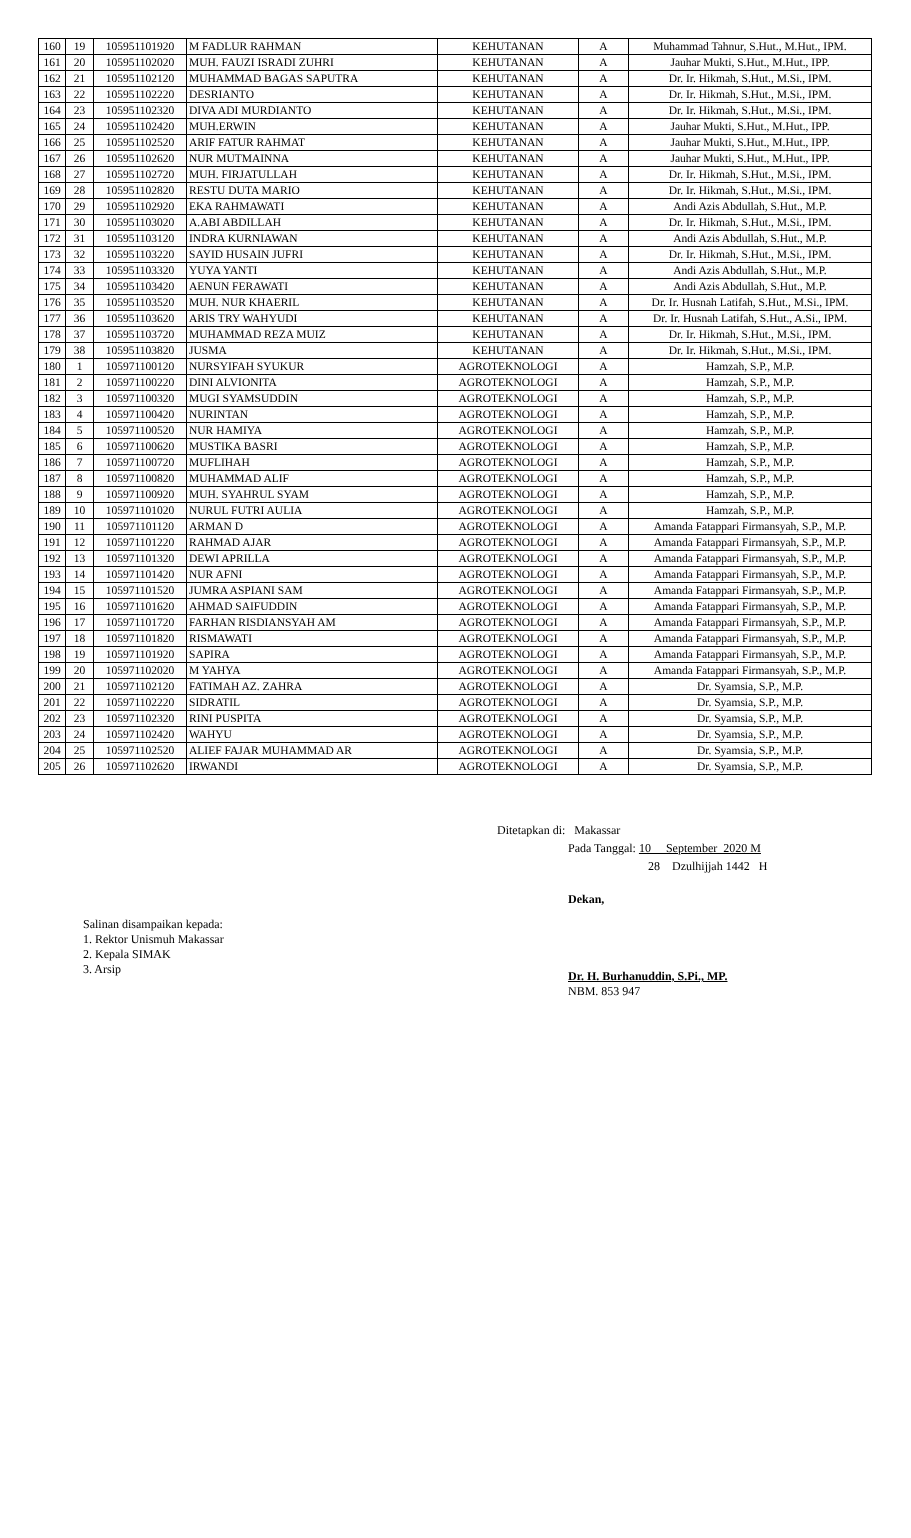| 160 | 19 | 105951101920 | M FADLUR RAHMAN | KEHUTANAN | A | Muhammad Tahnur, S.Hut., M.Hut., IPM. |
| 161 | 20 | 105951102020 | MUH. FAUZI ISRADI ZUHRI | KEHUTANAN | A | Jauhar Mukti, S.Hut., M.Hut., IPP. |
| 162 | 21 | 105951102120 | MUHAMMAD BAGAS SAPUTRA | KEHUTANAN | A | Dr. Ir. Hikmah, S.Hut., M.Si., IPM. |
| 163 | 22 | 105951102220 | DESRIANTO | KEHUTANAN | A | Dr. Ir. Hikmah, S.Hut., M.Si., IPM. |
| 164 | 23 | 105951102320 | DIVA ADI MURDIANTO | KEHUTANAN | A | Dr. Ir. Hikmah, S.Hut., M.Si., IPM. |
| 165 | 24 | 105951102420 | MUH.ERWIN | KEHUTANAN | A | Jauhar Mukti, S.Hut., M.Hut., IPP. |
| 166 | 25 | 105951102520 | ARIF FATUR RAHMAT | KEHUTANAN | A | Jauhar Mukti, S.Hut., M.Hut., IPP. |
| 167 | 26 | 105951102620 | NUR MUTMAINNA | KEHUTANAN | A | Jauhar Mukti, S.Hut., M.Hut., IPP. |
| 168 | 27 | 105951102720 | MUH. FIRJATULLAH | KEHUTANAN | A | Dr. Ir. Hikmah, S.Hut., M.Si., IPM. |
| 169 | 28 | 105951102820 | RESTU DUTA MARIO | KEHUTANAN | A | Dr. Ir. Hikmah, S.Hut., M.Si., IPM. |
| 170 | 29 | 105951102920 | EKA RAHMAWATI | KEHUTANAN | A | Andi Azis Abdullah, S.Hut., M.P. |
| 171 | 30 | 105951103020 | A.ABI ABDILLAH | KEHUTANAN | A | Dr. Ir. Hikmah, S.Hut., M.Si., IPM. |
| 172 | 31 | 105951103120 | INDRA KURNIAWAN | KEHUTANAN | A | Andi Azis Abdullah, S.Hut., M.P. |
| 173 | 32 | 105951103220 | SAYID HUSAIN JUFRI | KEHUTANAN | A | Dr. Ir. Hikmah, S.Hut., M.Si., IPM. |
| 174 | 33 | 105951103320 | YUYA YANTI | KEHUTANAN | A | Andi Azis Abdullah, S.Hut., M.P. |
| 175 | 34 | 105951103420 | AENUN FERAWATI | KEHUTANAN | A | Andi Azis Abdullah, S.Hut., M.P. |
| 176 | 35 | 105951103520 | MUH. NUR KHAERIL | KEHUTANAN | A | Dr. Ir. Husnah Latifah, S.Hut., M.Si., IPM. |
| 177 | 36 | 105951103620 | ARIS TRY WAHYUDI | KEHUTANAN | A | Dr. Ir. Husnah Latifah, S.Hut., A.Si., IPM. |
| 178 | 37 | 105951103720 | MUHAMMAD REZA MUIZ | KEHUTANAN | A | Dr. Ir. Hikmah, S.Hut., M.Si., IPM. |
| 179 | 38 | 105951103820 | JUSMA | KEHUTANAN | A | Dr. Ir. Hikmah, S.Hut., M.Si., IPM. |
| 180 | 1 | 105971100120 | NURSYIFAH SYUKUR | AGROTEKNOLOGI | A | Hamzah, S.P., M.P. |
| 181 | 2 | 105971100220 | DINI ALVIONITA | AGROTEKNOLOGI | A | Hamzah, S.P., M.P. |
| 182 | 3 | 105971100320 | MUGI SYAMSUDDIN | AGROTEKNOLOGI | A | Hamzah, S.P., M.P. |
| 183 | 4 | 105971100420 | NURINTAN | AGROTEKNOLOGI | A | Hamzah, S.P., M.P. |
| 184 | 5 | 105971100520 | NUR HAMIYA | AGROTEKNOLOGI | A | Hamzah, S.P., M.P. |
| 185 | 6 | 105971100620 | MUSTIKA BASRI | AGROTEKNOLOGI | A | Hamzah, S.P., M.P. |
| 186 | 7 | 105971100720 | MUFLIHAH | AGROTEKNOLOGI | A | Hamzah, S.P., M.P. |
| 187 | 8 | 105971100820 | MUHAMMAD ALIF | AGROTEKNOLOGI | A | Hamzah, S.P., M.P. |
| 188 | 9 | 105971100920 | MUH. SYAHRUL SYAM | AGROTEKNOLOGI | A | Hamzah, S.P., M.P. |
| 189 | 10 | 105971101020 | NURUL FUTRI AULIA | AGROTEKNOLOGI | A | Hamzah, S.P., M.P. |
| 190 | 11 | 105971101120 | ARMAN D | AGROTEKNOLOGI | A | Amanda Fatappari Firmansyah, S.P., M.P. |
| 191 | 12 | 105971101220 | RAHMAD AJAR | AGROTEKNOLOGI | A | Amanda Fatappari Firmansyah, S.P., M.P. |
| 192 | 13 | 105971101320 | DEWI APRILLA | AGROTEKNOLOGI | A | Amanda Fatappari Firmansyah, S.P., M.P. |
| 193 | 14 | 105971101420 | NUR AFNI | AGROTEKNOLOGI | A | Amanda Fatappari Firmansyah, S.P., M.P. |
| 194 | 15 | 105971101520 | JUMRA ASPIANI SAM | AGROTEKNOLOGI | A | Amanda Fatappari Firmansyah, S.P., M.P. |
| 195 | 16 | 105971101620 | AHMAD SAIFUDDIN | AGROTEKNOLOGI | A | Amanda Fatappari Firmansyah, S.P., M.P. |
| 196 | 17 | 105971101720 | FARHAN RISDIANSYAH AM | AGROTEKNOLOGI | A | Amanda Fatappari Firmansyah, S.P., M.P. |
| 197 | 18 | 105971101820 | RISMAWATI | AGROTEKNOLOGI | A | Amanda Fatappari Firmansyah, S.P., M.P. |
| 198 | 19 | 105971101920 | SAPIRA | AGROTEKNOLOGI | A | Amanda Fatappari Firmansyah, S.P., M.P. |
| 199 | 20 | 105971102020 | M YAHYA | AGROTEKNOLOGI | A | Amanda Fatappari Firmansyah, S.P., M.P. |
| 200 | 21 | 105971102120 | FATIMAH AZ. ZAHRA | AGROTEKNOLOGI | A | Dr. Syamsia, S.P., M.P. |
| 201 | 22 | 105971102220 | SIDRATIL | AGROTEKNOLOGI | A | Dr. Syamsia, S.P., M.P. |
| 202 | 23 | 105971102320 | RINI PUSPITA | AGROTEKNOLOGI | A | Dr. Syamsia, S.P., M.P. |
| 203 | 24 | 105971102420 | WAHYU | AGROTEKNOLOGI | A | Dr. Syamsia, S.P., M.P. |
| 204 | 25 | 105971102520 | ALIEF FAJAR MUHAMMAD AR | AGROTEKNOLOGI | A | Dr. Syamsia, S.P., M.P. |
| 205 | 26 | 105971102620 | IRWANDI | AGROTEKNOLOGI | A | Dr. Syamsia, S.P., M.P. |
Ditetapkan di: Makassar
Pada Tanggal: 10 September 2020 M
28 Dzulhijjah 1442 H
Dekan,
Salinan disampaikan kepada:
1. Rektor Unismuh Makassar
2. Kepala SIMAK
3. Arsip
Dr. H. Burhanuddin, S.Pi., MP.
NBM. 853 947